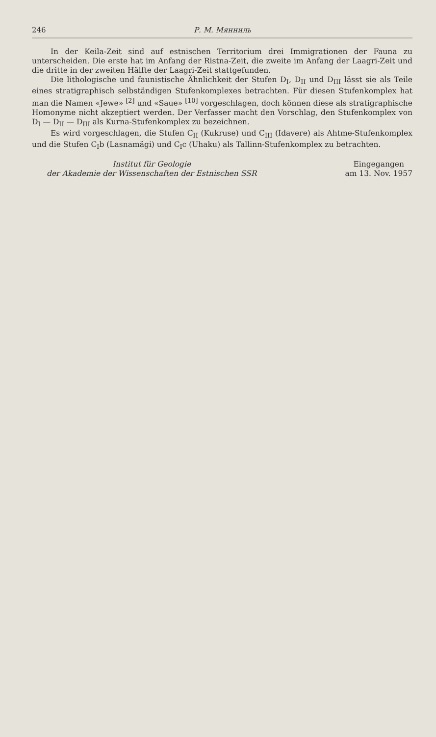246 Р. М. Мянниль
In der Keila-Zeit sind auf estnischen Territorium drei Immigrationen der Fauna zu unterscheiden. Die erste hat im Anfang der Ristna-Zeit, die zweite im Anfang der Laagri-Zeit und die dritte in der zweiten Hälfte der Laagri-Zeit stattgefunden.
Die lithologische und faunistische Ähnlichkeit der Stufen D<sub>I</sub>, D<sub>II</sub> und D<sub>III</sub> lässt sie als Teile eines stratigraphisch selbständigen Stufenkomplexes betrachten. Für diesen Stufenkomplex hat man die Namen «Jewe» <sup>[2]</sup> und «Saue» <sup>[10]</sup> vorgeschlagen, doch können diese als stratigraphische Homonyme nicht akzeptiert werden. Der Verfasser macht den Vorschlag, den Stufenkomplex von D<sub>I</sub> — D<sub>II</sub> — D<sub>III</sub> als Kurna-Stufenkomplex zu bezeichnen.
Es wird vorgeschlagen, die Stufen C<sub>II</sub> (Kukruse) und C<sub>III</sub> (Idavere) als Ahtme-Stufenkomplex und die Stufen C<sub>I</sub>b (Lasnamägi) und C<sub>I</sub>c (Uhaku) als Tallinn-Stufenkomplex zu betrachten.
Institut für Geologie
der Akademie der Wissenschaften der Estnischen SSR
Eingegangen
am 13. Nov. 1957